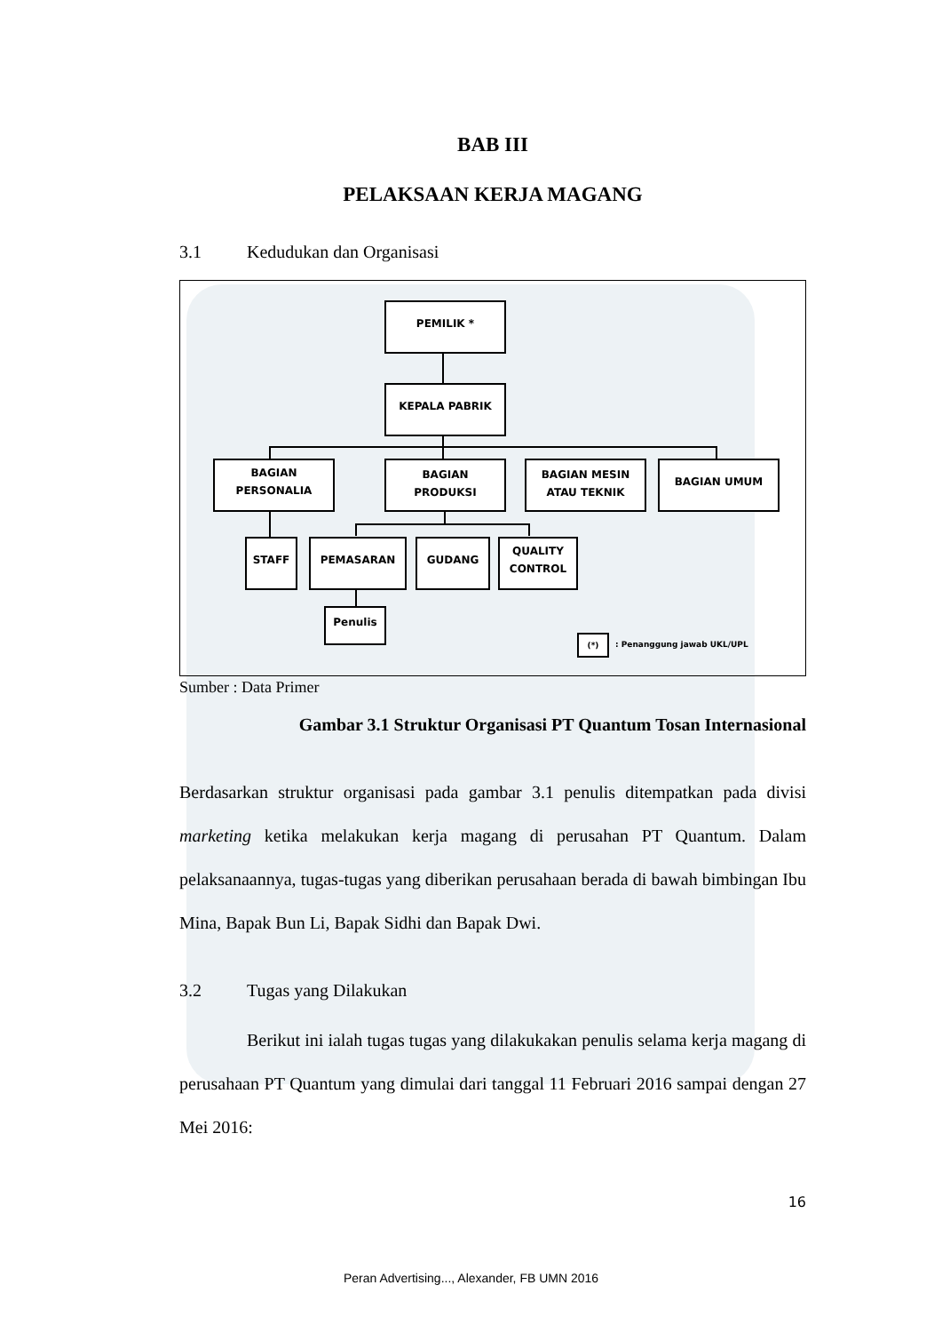BAB III
PELAKSAAN KERJA MAGANG
3.1 Kedudukan dan Organisasi
PEMILIK *
KEPALA PABRIK
BAGIAN
PERSONALIA
BAGIAN
PRODUKSI
BAGIAN MESIN
ATAU TEKNIK
BAGIAN UMUM
STAFF PEMASARAN GUDANG
QUALITY
CONTROL
Penulis
(*)
: Penanggung jawab UKL/UPL
Sumber : Data Primer
Gambar 3.1 Struktur Organisasi PT Quantum Tosan Internasional
Berdasarkan struktur organisasi pada gambar 3.1 penulis ditempatkan pada divisi marketing ketika melakukan kerja magang di perusahan PT Quantum. Dalam pelaksanaannya, tugas-tugas yang diberikan perusahaan berada di bawah bimbingan Ibu Mina, Bapak Bun Li, Bapak Sidhi dan Bapak Dwi.
3.2 Tugas yang Dilakukan
Berikut ini ialah tugas tugas yang dilakukakan penulis selama kerja magang di perusahaan PT Quantum yang dimulai dari tanggal 11 Februari 2016 sampai dengan 27 Mei 2016:
16
Peran Advertising..., Alexander, FB UMN 2016